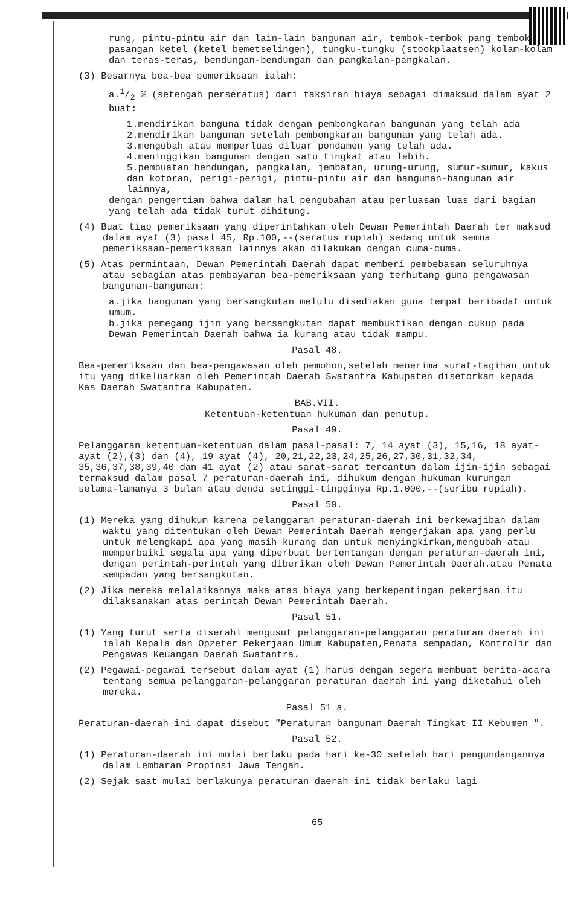rung, pintu-pintu air dan lain-lain bangunan air, tembok-tembok pang tembok pasangan ketel (ketel bemetselingen), tungku-tungku (stookplaatsen) kolam-kolam dan teras-teras, bendungan-bendungan dan pangkalan-pangkalan.
(3) Besarnya bea-bea pemeriksaan ialah:
a.1/2 % (setengah perseratus) dari taksiran biaya sebagai dimaksud dalam ayat 2 buat:
1.mendirikan banguna tidak dengan pembongkaran bangunan yang telah ada
2.mendirikan bangunan setelah pembongkaran bangunan yang telah ada.
3.mengubah atau memperluas diluar pondamen yang telah ada.
4.meninggikan bangunan dengan satu tingkat atau lebih.
5.pembuatan bendungan, pangkalan, jembatan, urung-urung, sumur-sumur, kakus dan kotoran, perigi-perigi, pintu-pintu air dan bangunan-bangunan air lainnya,
dengan pengertian bahwa dalam hal pengubahan atau perluasan luas dari bagian yang telah ada tidak turut dihitung.
(4) Buat tiap pemeriksaan yang diperintahkan oleh Dewan Pemerintah Daerah ter maksud dalam ayat (3) pasal 45, Rp.100,--(seratus rupiah) sedang untuk semua pemeriksaan-pemeriksaan lainnya akan dilakukan dengan cuma-cuma.
(5) Atas permintaan, Dewan Pemerintah Daerah dapat memberi pembebasan seluruhnya atau sebagian atas pembayaran bea-pemeriksaan yang terhutang guna pengawasan bangunan-bangunan:
a.jika bangunan yang bersangkutan melulu disediakan guna tempat beribadat untuk umum.
b.jika pemegang ijin yang bersangkutan dapat membuktikan dengan cukup pada Dewan Pemerintah Daerah bahwa ia kurang atau tidak mampu.
Pasal 48.
Bea-pemeriksaan dan bea-pengawasan oleh pemohon,setelah menerima surat-tagihan untuk itu yang dikeluarkan oleh Pemerintah Daerah Swatantra Kabupaten disetorkan kepada Kas Daerah Swatantra Kabupaten.
BAB.VII.
Ketentuan-ketentuan hukuman dan penutup.
Pasal 49.
Pelanggaran ketentuan-ketentuan dalam pasal-pasal: 7, 14 ayat (3), 15,16, 18 ayat-ayat (2),(3) dan (4), 19 ayat (4), 20,21,22,23,24,25,26,27,30,31,32,34, 35,36,37,38,39,40 dan 41 ayat (2) atau sarat-sarat tercantum dalam ijin-ijin sebagai termaksud dalam pasal 7 peraturan-daerah ini, dihukum dengan hukuman kurungan selama-lamanya 3 bulan atau denda setinggi-tingginya Rp.1.000,--(seribu rupiah).
Pasal 50.
(1) Mereka yang dihukum karena pelanggaran peraturan-daerah ini berkewajiban dalam waktu yang ditentukan oleh Dewan Pemerintah Daerah mengerjakan apa yang perlu untuk melengkapi apa yang masih kurang dan untuk menyingkirkan,mengubah atau memperbaiki segala apa yang diperbuat bertentangan dengan peraturan-daerah ini, dengan perintah-perintah yang diberikan oleh Dewan Pemerintah Daerah.atau Penata sempadan yang bersangkutan.
(2) Jika mereka melalaikannya maka atas biaya yang berkepentingan pekerjaan itu dilaksanakan atas perintah Dewan Pemerintah Daerah.
Pasal 51.
(1) Yang turut serta diserahi mengusut pelanggaran-pelanggaran peraturan daerah ini ialah Kepala dan Opzeter Pekerjaan Umum Kabupaten,Penata sempadan, Kontrolir dan Pengawas Keuangan Daerah Swatantra.
(2) Pegawai-pegawai tersebut dalam ayat (1) harus dengan segera membuat berita-acara tentang semua pelanggaran-pelanggaran peraturan daerah ini yang diketahui oleh mereka.
Pasal 51 a.
Peraturan-daerah ini dapat disebut "Peraturan bangunan Daerah Tingkat II Kebumen ".
Pasal 52.
(1) Peraturan-daerah ini mulai berlaku pada hari ke-30 setelah hari pengundangannya dalam Lembaran Propinsi Jawa Tengah.
(2) Sejak saat mulai berlakunya peraturan daerah ini tidak berlaku lagi
65